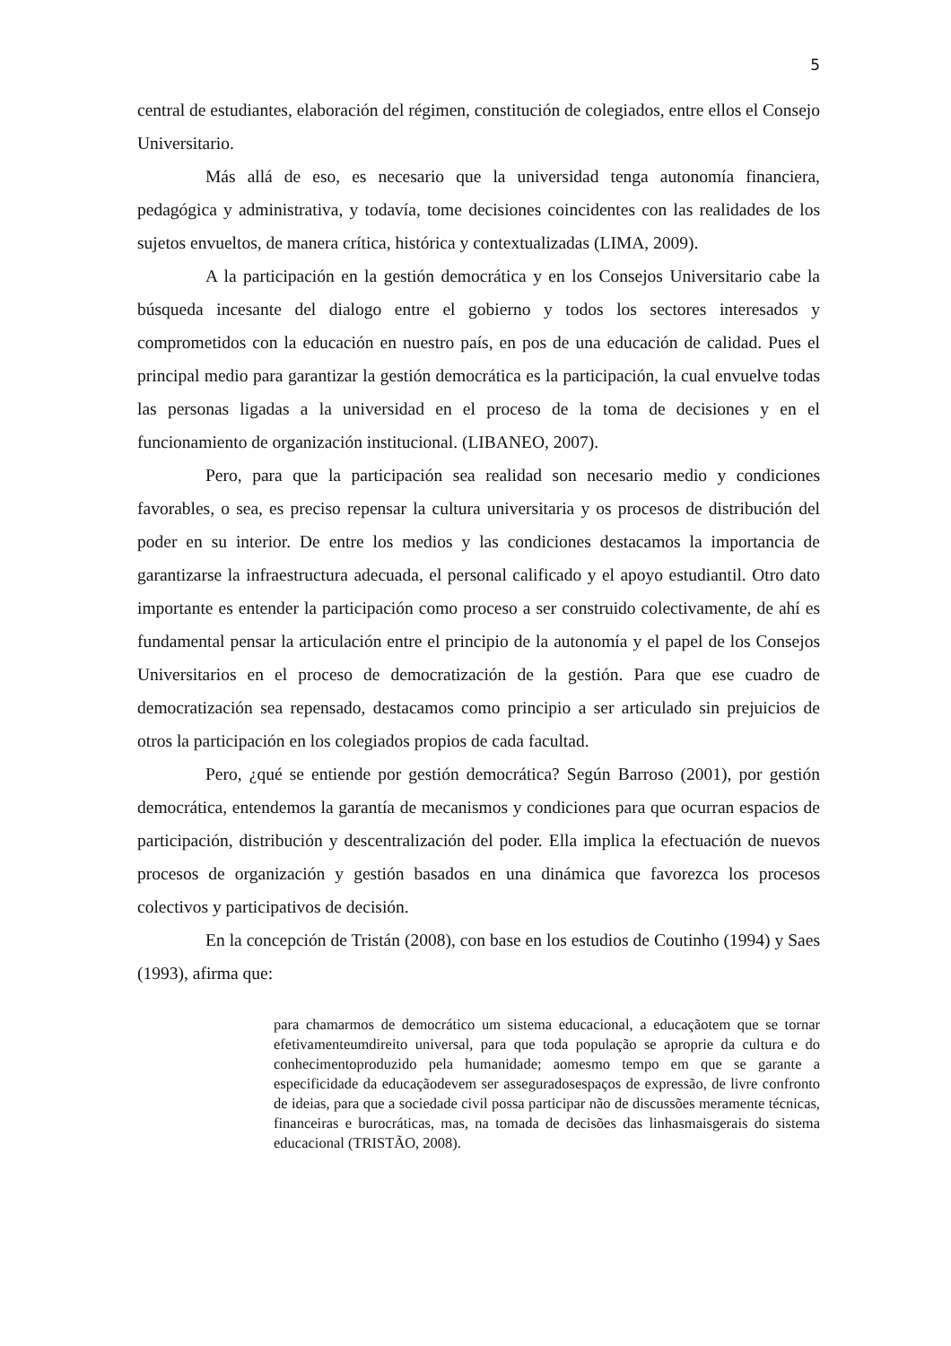5
central de estudiantes, elaboración del régimen, constitución de colegiados, entre ellos el Consejo Universitario.
Más allá de eso, es necesario que la universidad tenga autonomía financiera, pedagógica y administrativa, y todavía, tome decisiones coincidentes con las realidades de los sujetos envueltos, de manera crítica, histórica y contextualizadas (LIMA, 2009).
A la participación en la gestión democrática y en los Consejos Universitario cabe la búsqueda incesante del dialogo entre el gobierno y todos los sectores interesados y comprometidos con la educación en nuestro país, en pos de una educación de calidad. Pues el principal medio para garantizar la gestión democrática es la participación, la cual envuelve todas las personas ligadas a la universidad en el proceso de la toma de decisiones y en el funcionamiento de organización institucional. (LIBANEO, 2007).
Pero, para que la participación sea realidad son necesario medio y condiciones favorables, o sea, es preciso repensar la cultura universitaria y os procesos de distribución del poder en su interior. De entre los medios y las condiciones destacamos la importancia de garantizarse la infraestructura adecuada, el personal calificado y el apoyo estudiantil. Otro dato importante es entender la participación como proceso a ser construido colectivamente, de ahí es fundamental pensar la articulación entre el principio de la autonomía y el papel de los Consejos Universitarios en el proceso de democratización de la gestión. Para que ese cuadro de democratización sea repensado, destacamos como principio a ser articulado sin prejuicios de otros la participación en los colegiados propios de cada facultad.
Pero, ¿qué se entiende por gestión democrática? Según Barroso (2001), por gestión democrática, entendemos la garantía de mecanismos y condiciones para que ocurran espacios de participación, distribución y descentralización del poder. Ella implica la efectuación de nuevos procesos de organización y gestión basados en una dinámica que favorezca los procesos colectivos y participativos de decisión.
En la concepción de Tristán (2008), con base en los estudios de Coutinho (1994) y Saes (1993), afirma que:
para chamarmos de democrático um sistema educacional, a educaçãotem que se tornar efetivamenteumdireito universal, para que toda população se aproprie da cultura e do conhecimentoproduzido pela humanidade; aomesmo tempo em que se garante a especificidade da educaçãodevem ser asseguradosespaços de expressão, de livre confronto de ideias, para que a sociedade civil possa participar não de discussões meramente técnicas, financeiras e burocráticas, mas, na tomada de decisões das linhasmaisgerais do sistema educacional (TRISTÃO, 2008).